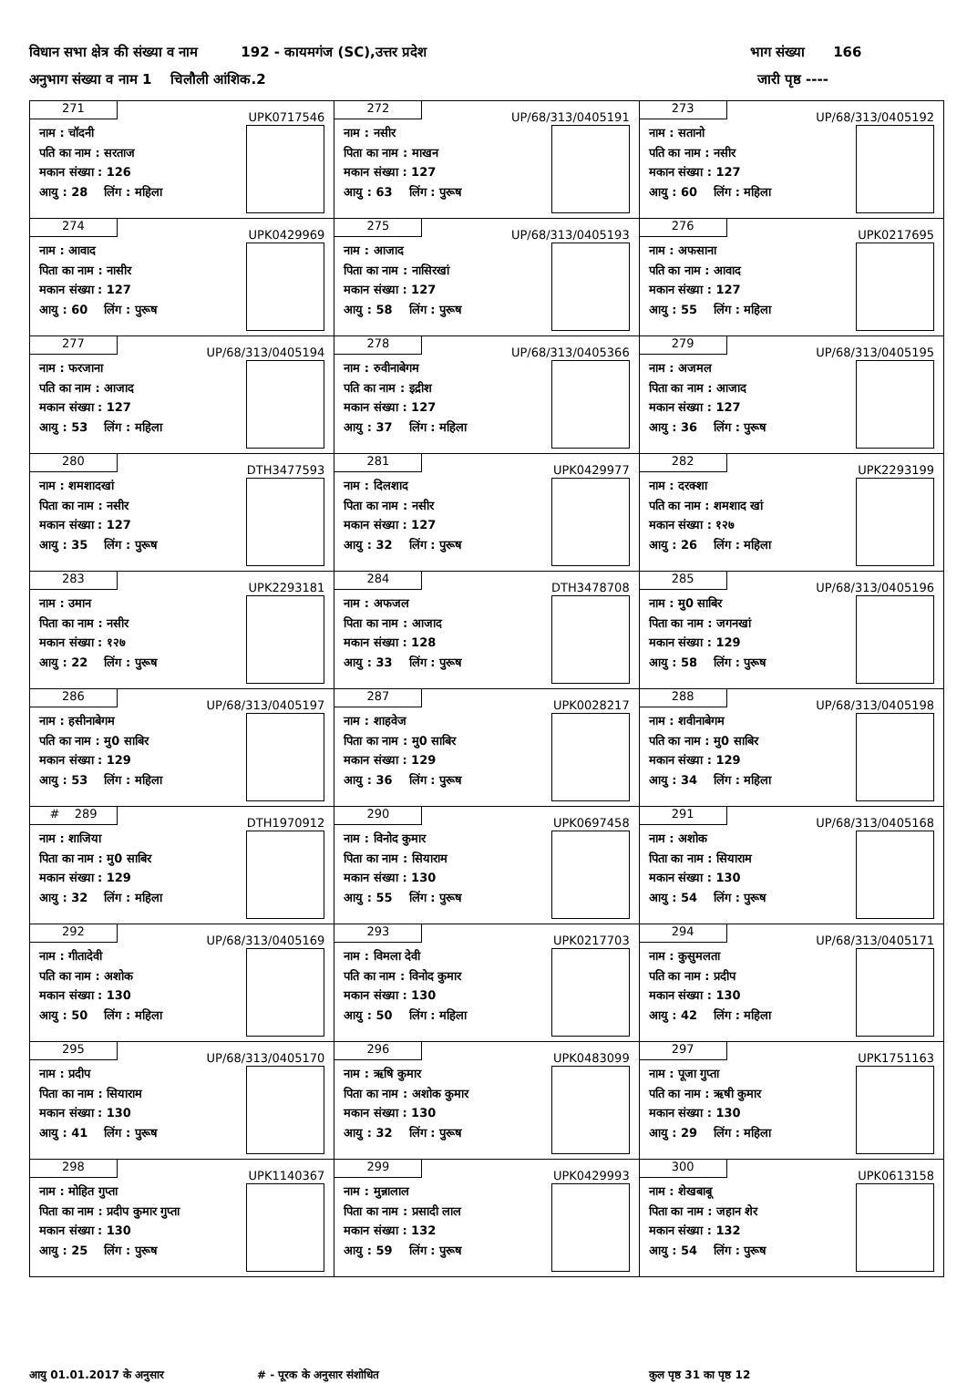विधान सभा क्षेत्र की संख्या व नाम 192 - कायमगंज (SC),उत्तर प्रदेश भाग संख्या 166
अनुभाग संख्या व नाम 1 चिलौली आंशिक.2 जारी पृष्ठ ----
| 271 UPK0717546 नाम : चॉदनी पति का नाम : सरताज मकान संख्या : 126 आयु : 28 लिंग : महिला | 272 UP/68/313/0405191 नाम : नसीर पिता का नाम : माखन मकान संख्या : 127 आयु : 63 लिंग : पुरूष | 273 UP/68/313/0405192 नाम : सतानो पति का नाम : नसीर मकान संख्या : 127 आयु : 60 लिंग : महिला |
| 274 UPK0429969 नाम : आवाद पिता का नाम : नासीर मकान संख्या : 127 आयु : 60 लिंग : पुरूष | 275 UP/68/313/0405193 नाम : आजाद पिता का नाम : नासिरखां मकान संख्या : 127 आयु : 58 लिंग : पुरूष | 276 UPK0217695 नाम : अफसाना पति का नाम : आवाद मकान संख्या : 127 आयु : 55 लिंग : महिला |
| 277 UP/68/313/0405194 नाम : फरजाना पति का नाम : आजाद मकान संख्या : 127 आयु : 53 लिंग : महिला | 278 UP/68/313/0405366 नाम : रुवीनाबेगम पति का नाम : इद्रीश मकान संख्या : 127 आयु : 37 लिंग : महिला | 279 UP/68/313/0405195 नाम : अजमल पिता का नाम : आजाद मकान संख्या : 127 आयु : 36 लिंग : पुरूष |
| 280 DTH3477593 नाम : शमशादखां पिता का नाम : नसीर मकान संख्या : 127 आयु : 35 लिंग : पुरूष | 281 UPK0429977 नाम : दिलशाद पिता का नाम : नसीर मकान संख्या : 127 आयु : 32 लिंग : पुरूष | 282 UPK2293199 नाम : दरक्शा पति का नाम : शमशाद खां मकान संख्या : १२७ आयु : 26 लिंग : महिला |
| 283 UPK2293181 नाम : उमान पिता का नाम : नसीर मकान संख्या : १२७ आयु : 22 लिंग : पुरूष | 284 DTH3478708 नाम : अफजल पिता का नाम : आजाद मकान संख्या : 128 आयु : 33 लिंग : पुरूष | 285 UP/68/313/0405196 नाम : मु0 साबिर पिता का नाम : जगनखां मकान संख्या : 129 आयु : 58 लिंग : पुरूष |
| 286 UP/68/313/0405197 नाम : हसीनाबेगम पति का नाम : मु0 साबिर मकान संख्या : 129 आयु : 53 लिंग : महिला | 287 UPK0028217 नाम : शाहवेज पिता का नाम : मु0 साबिर मकान संख्या : 129 आयु : 36 लिंग : पुरूष | 288 UP/68/313/0405198 नाम : शवीनाबेगम पति का नाम : मु0 साबिर मकान संख्या : 129 आयु : 34 लिंग : महिला |
| # 289 DTH1970912 नाम : शाजिया पिता का नाम : मु0 साबिर मकान संख्या : 129 आयु : 32 लिंग : महिला | 290 UPK0697458 नाम : विनोद कुमार पिता का नाम : सियाराम मकान संख्या : 130 आयु : 55 लिंग : पुरूष | 291 UP/68/313/0405168 नाम : अशोक पिता का नाम : सियाराम मकान संख्या : 130 आयु : 54 लिंग : पुरूष |
| 292 UP/68/313/0405169 नाम : गीतादेवी पति का नाम : अशोक मकान संख्या : 130 आयु : 50 लिंग : महिला | 293 UPK0217703 नाम : विमला देवी पति का नाम : विनोद कुमार मकान संख्या : 130 आयु : 50 लिंग : महिला | 294 UP/68/313/0405171 नाम : कुसुमलता पति का नाम : प्रदीप मकान संख्या : 130 आयु : 42 लिंग : महिला |
| 295 UP/68/313/0405170 नाम : प्रदीप पिता का नाम : सियाराम मकान संख्या : 130 आयु : 41 लिंग : पुरूष | 296 UPK0483099 नाम : ऋषि कुमार पिता का नाम : अशोक कुमार मकान संख्या : 130 आयु : 32 लिंग : पुरूष | 297 UPK1751163 नाम : पूजा गुप्ता पति का नाम : ऋषी कुमार मकान संख्या : 130 आयु : 29 लिंग : महिला |
| 298 UPK1140367 नाम : मोहित गुप्ता पिता का नाम : प्रदीप कुमार गुप्ता मकान संख्या : 130 आयु : 25 लिंग : पुरूष | 299 UPK0429993 नाम : मुन्नालाल पिता का नाम : प्रसादी लाल मकान संख्या : 132 आयु : 59 लिंग : पुरूष | 300 UPK0613158 नाम : शेखबाबू पिता का नाम : जहान शेर मकान संख्या : 132 आयु : 54 लिंग : पुरूष |
आयु 01.01.2017 के अनुसार # - पूरक के अनुसार संशोधित कुल पृष्ठ 31 का पृष्ठ 12